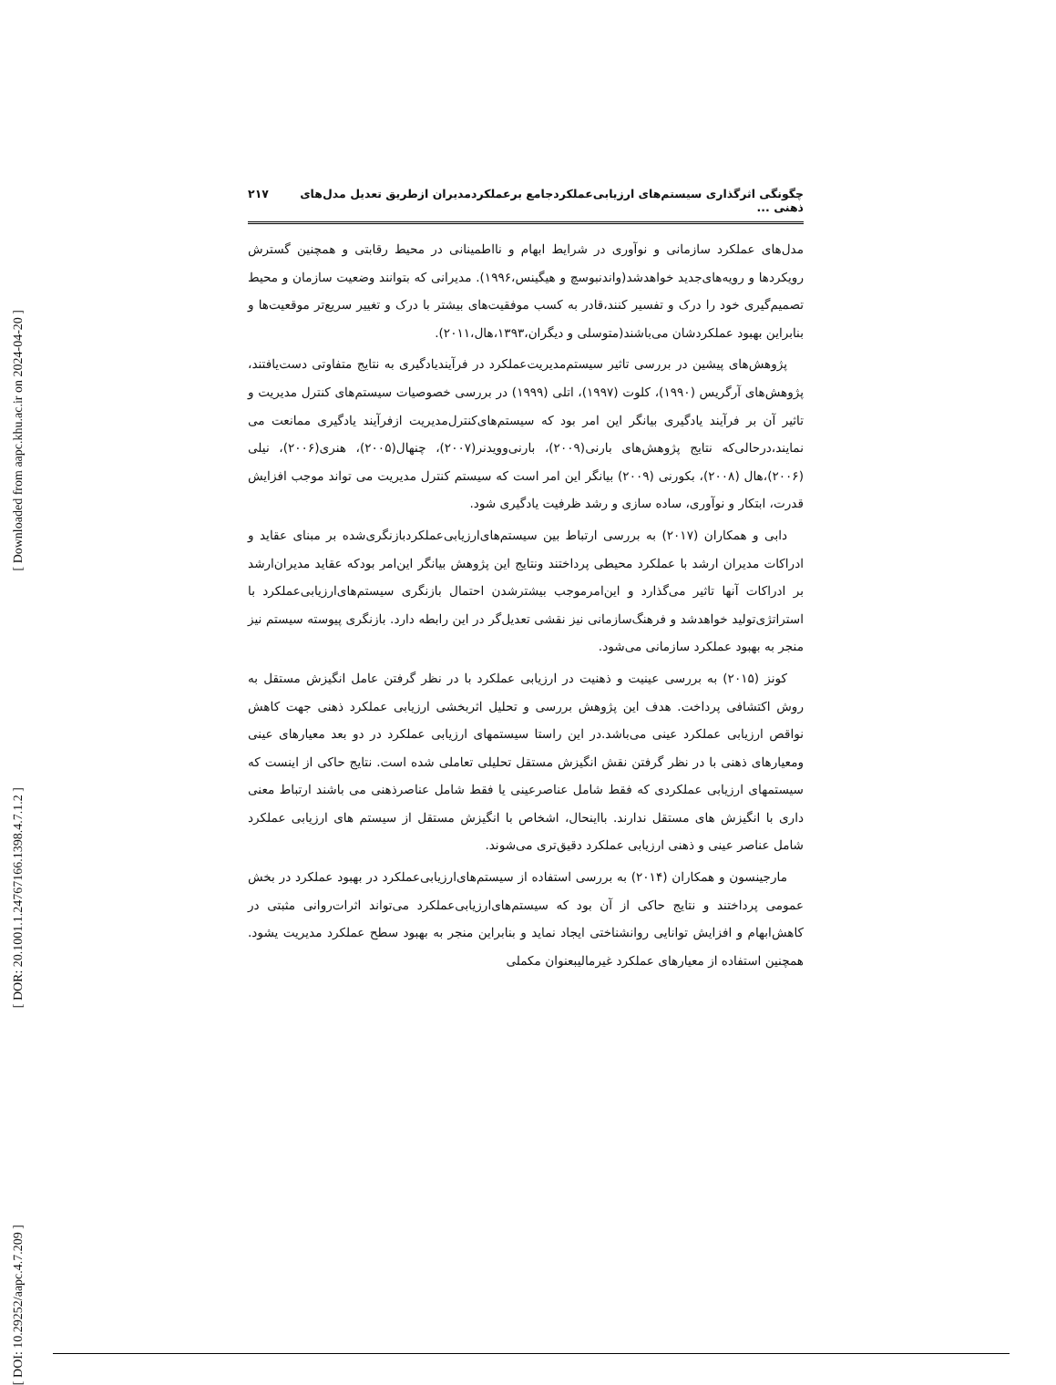[ Downloaded from aapc.khu.ac.ir on 2024-04-20 ]
[ DOR: 20.1001.1.24767166.1398.4.7.1.2 ]
[ DOI: 10.29252/aapc.4.7.209 ]
چگونگی اثرگذاری سیستم‌های ارزیابی‌عملکردجامع برعملکردمدیران ازطریق تعدیل مدل‌های ذهنی ... ۲۱۷
مدل‌های عملکرد سازمانی و نوآوری در شرایط ابهام و نااطمینانی در محیط رقابتی و همچنین گسترش رویکردها و رویه‌های‌جدید خواهدشد(واندنبوسچ و هیگینس،۱۹۹۶). مدیرانی که بتوانند وضعیت سازمان و محیط تصمیم‌گیری خود را درک و تفسیر کنند،قادر به کسب موفقیت‌های بیشتر با درک و تغییر سریع‌تر موقعیت‌ها و بنابراین بهبود عملکردشان می‌باشند(متوسلی و دیگران،۱۳۹۳،هال،۲۰۱۱).
پژوهش‌های پیشین در بررسی تاثیر سیستم‌مدیریت‌عملکرد در فرآیندیادگیری به نتایج متفاوتی دست‌یافتند، پژوهش‌های آرگریس (۱۹۹۰)، کلوت (۱۹۹۷)، اتلی (۱۹۹۹) در بررسی خصوصیات سیستم‌های کنترل مدیریت و تاثیر آن بر فرآیند یادگیری بیانگر این امر بود که سیستم‌های‌کنترل‌مدیریت ازفرآیند یادگیری ممانعت می نمایند،درحالی‌که نتایج پژوهش‌های بارنی(۲۰۰۹)، بارنی‌وویدنر(۲۰۰۷)، چنهال(۲۰۰۵)، هنری(۲۰۰۶)، نیلی (۲۰۰۶)،هال (۲۰۰۸)، بکورنی (۲۰۰۹) بیانگر این امر است که سیستم کنترل مدیریت می تواند موجب افزایش قدرت، ابتکار و نوآوری، ساده سازی و رشد ظرفیت یادگیری شود.
دابی و همکاران (۲۰۱۷) به بررسی ارتباط بین سیستم‌های‌ارزیابی‌عملکردبازنگری‌شده بر مبنای عقاید و ادراکات مدیران ارشد با عملکرد محیطی پرداختند ونتایج این پژوهش بیانگر این‌امر بودکه عقاید مدیران‌ارشد بر ادراکات آنها تاثیر می‌گذارد و این‌امرموجب بیشترشدن احتمال بازنگری سیستم‌های‌ارزیابی‌عملکرد با استراتژی‌تولید خواهدشد و فرهنگ‌سازمانی نیز نقشی تعدیل‌گر در این رابطه دارد. بازنگری پیوسته سیستم نیز منجر به بهبود عملکرد سازمانی می‌شود.
کونز (۲۰۱۵) به بررسی عینیت و ذهنیت در ارزیابی عملکرد با در نظر گرفتن عامل انگیزش مستقل به روش اکتشافی پرداخت. هدف این پژوهش بررسی و تحلیل اثربخشی ارزیابی عملکرد ذهنی جهت کاهش نواقص ارزیابی عملکرد عینی می‌باشد.در این راستا سیستمهای ارزیابی عملکرد در دو بعد معیارهای عینی ومعیارهای ذهنی با در نظر گرفتن نقش انگیزش مستقل تحلیلی تعاملی شده است. نتایج حاکی از اینست که سیستمهای ارزیابی عملکردی که فقط شامل عناصرعینی یا فقط شامل عناصرذهنی می باشند ارتباط معنی داری با انگیزش های مستقل ندارند. بااینحال، اشخاص با انگیزش مستقل از سیستم های ارزیابی عملکرد شامل عناصر عینی و ذهنی ارزیابی عملکرد دقیق‌تری می‌شوند.
مارجینسون و همکاران (۲۰۱۴) به بررسی استفاده از سیستم‌های‌ارزیابی‌عملکرد در بهبود عملکرد در بخش عمومی پرداختند و نتایج حاکی از آن بود که سیستم‌های‌ارزیابی‌عملکرد می‌تواند اثرات‌روانی مثبتی در کاهش‌ابهام و افزایش توانایی روانشناختی ایجاد نماید و بنابراین منجر به بهبود سطح عملکرد مدیریت یشود. همچنین استفاده از معیارهای عملکرد غیرمالیبعنوان مکملی